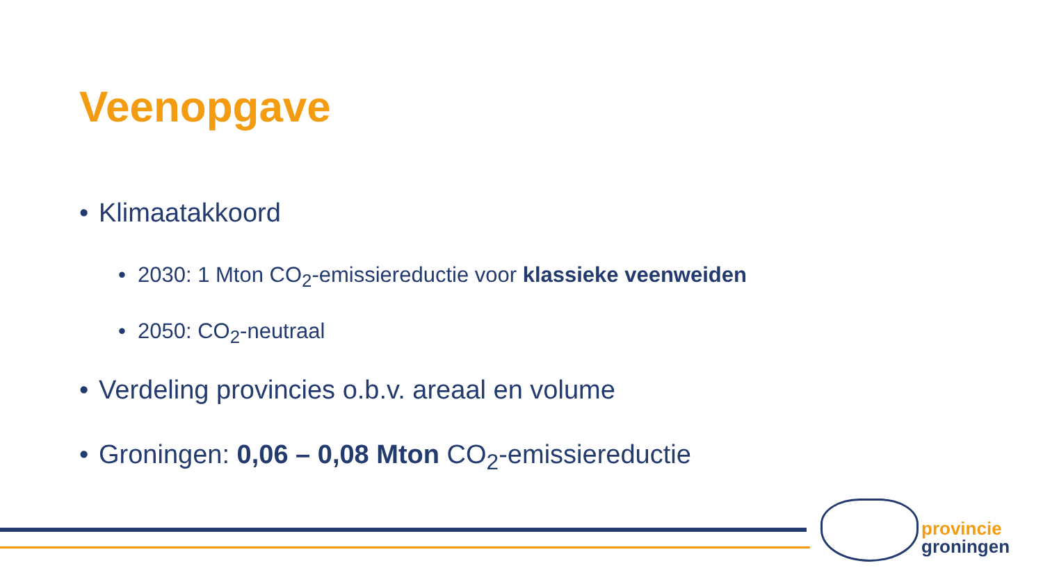Veenopgave
• Klimaatakkoord
• 2030: 1 Mton CO<sub>2</sub>-emissiereductie voor klassieke veenweiden
• 2050: CO<sub>2</sub>-neutraal
• Verdeling provincies o.b.v. areaal en volume
• Groningen: 0,06 – 0,08 Mton CO<sub>2</sub>-emissiereductie
provincie
groningen